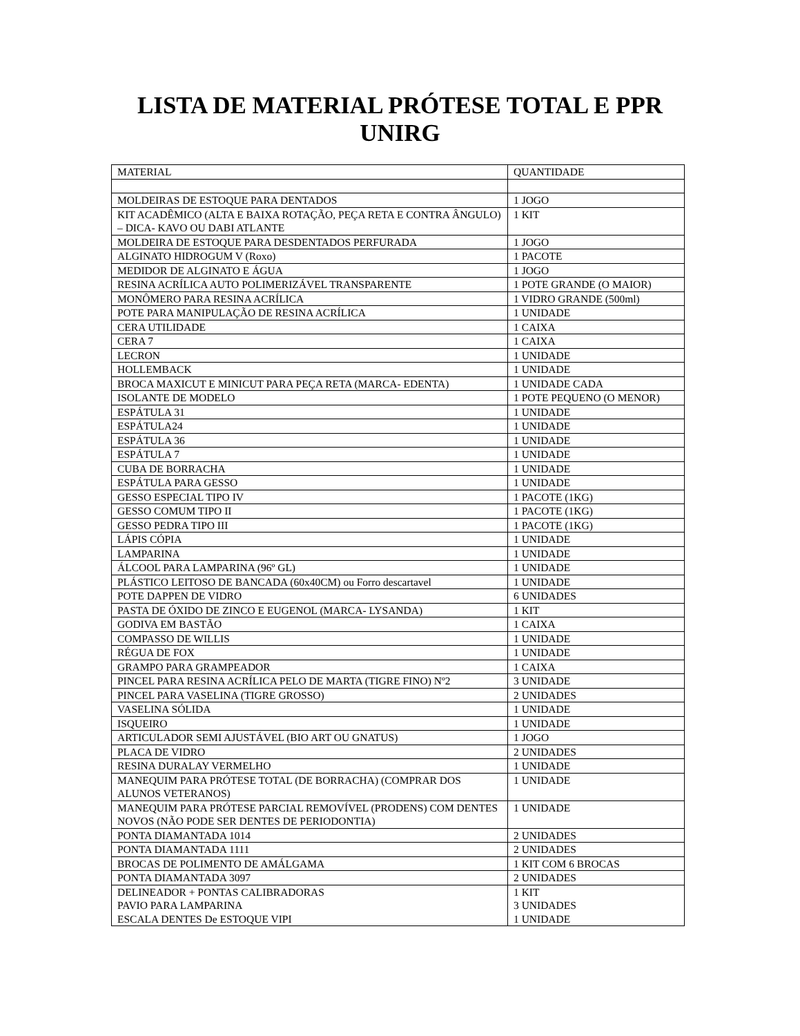LISTA DE MATERIAL PRÓTESE TOTAL E PPR
UNIRG
| MATERIAL | QUANTIDADE |
| MOLDEIRAS DE ESTOQUE PARA DENTADOS | 1 JOGO |
| KIT ACADÊMICO (ALTA E BAIXA ROTAÇÃO, PEÇA RETA E CONTRA ÂNGULO) – DICA- KAVO OU DABI ATLANTE | 1 KIT |
| MOLDEIRA DE ESTOQUE PARA DESDENTADOS PERFURADA | 1 JOGO |
| ALGINATO HIDROGUM V (Roxo) | 1 PACOTE |
| MEDIDOR DE ALGINATO E ÁGUA | 1 JOGO |
| RESINA ACRÍLICA AUTO POLIMERIZÁVEL TRANSPARENTE | 1 POTE GRANDE (O MAIOR) |
| MONÔMERO PARA RESINA ACRÍLICA | 1 VIDRO GRANDE (500ml) |
| POTE PARA MANIPULAÇÃO DE RESINA ACRÍLICA | 1 UNIDADE |
| CERA UTILIDADE | 1 CAIXA |
| CERA 7 | 1 CAIXA |
| LECRON | 1 UNIDADE |
| HOLLEMBACK | 1 UNIDADE |
| BROCA MAXICUT E MINICUT PARA PEÇA RETA (MARCA- EDENTA) | 1 UNIDADE CADA |
| ISOLANTE DE MODELO | 1 POTE PEQUENO (O MENOR) |
| ESPÁTULA 31 | 1 UNIDADE |
| ESPÁTULA24 | 1 UNIDADE |
| ESPÁTULA 36 | 1 UNIDADE |
| ESPÁTULA 7 | 1 UNIDADE |
| CUBA DE BORRACHA | 1 UNIDADE |
| ESPÁTULA PARA GESSO | 1 UNIDADE |
| GESSO ESPECIAL TIPO IV | 1 PACOTE (1KG) |
| GESSO COMUM TIPO II | 1 PACOTE (1KG) |
| GESSO PEDRA TIPO III | 1 PACOTE (1KG) |
| LÁPIS CÓPIA | 1 UNIDADE |
| LAMPARINA | 1 UNIDADE |
| ÁLCOOL PARA LAMPARINA (96º GL) | 1 UNIDADE |
| PLÁSTICO LEITOSO DE BANCADA (60x40CM) ou Forro descartavel | 1 UNIDADE |
| POTE DAPPEN DE VIDRO | 6 UNIDADES |
| PASTA DE ÓXIDO DE ZINCO E EUGENOL (MARCA- LYSANDA) | 1 KIT |
| GODIVA EM BASTÃO | 1 CAIXA |
| COMPASSO DE WILLIS | 1 UNIDADE |
| RÉGUA DE FOX | 1 UNIDADE |
| GRAMPO PARA GRAMPEADOR | 1 CAIXA |
| PINCEL PARA RESINA ACRÍLICA PELO DE MARTA (TIGRE FINO) Nº2 | 3 UNIDADE |
| PINCEL PARA VASELINA (TIGRE GROSSO) | 2 UNIDADES |
| VASELINA SÓLIDA | 1 UNIDADE |
| ISQUEIRO | 1 UNIDADE |
| ARTICULADOR SEMI AJUSTÁVEL (BIO ART OU GNATUS) | 1 JOGO |
| PLACA DE VIDRO | 2 UNIDADES |
| RESINA DURALAY VERMELHO | 1 UNIDADE |
| MANEQUIM PARA PRÓTESE TOTAL (DE BORRACHA) (COMPRAR DOS ALUNOS VETERANOS) | 1 UNIDADE |
| MANEQUIM PARA PRÓTESE PARCIAL REMOVÍVEL (PRODENS) COM DENTES NOVOS (NÃO PODE SER DENTES DE PERIODONTIA) | 1 UNIDADE |
| PONTA DIAMANTADA 1014 | 2 UNIDADES |
| PONTA DIAMANTADA 1111 | 2 UNIDADES |
| BROCAS DE POLIMENTO DE AMÁLGAMA | 1 KIT COM 6 BROCAS |
| PONTA DIAMANTADA 3097 | 2 UNIDADES |
| DELINEADOR + PONTAS CALIBRADORAS | 1 KIT |
| PAVIO PARA LAMPARINA | 3 UNIDADES |
| ESCALA DENTES De ESTOQUE VIPI | 1 UNIDADE |